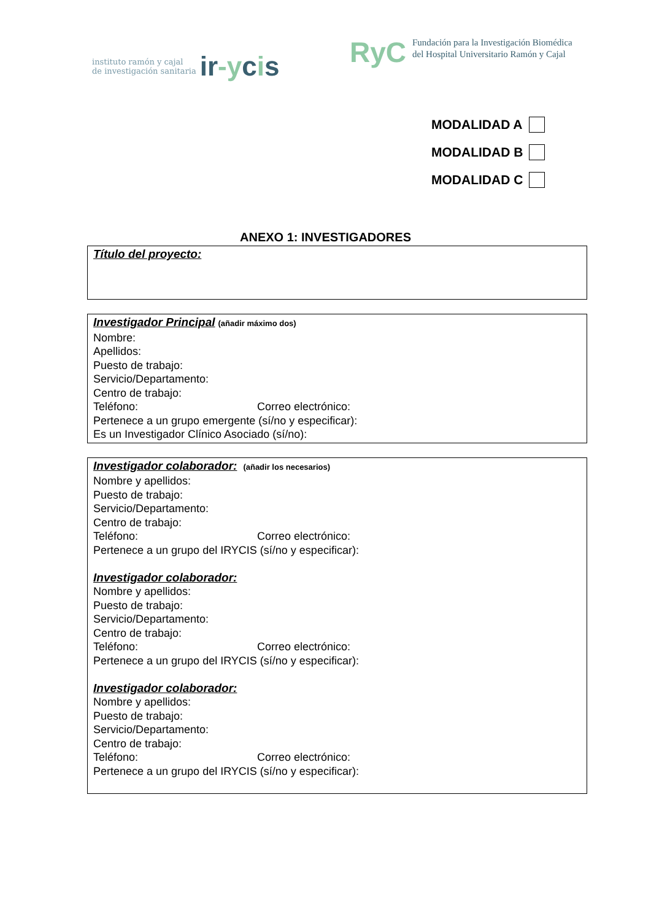instituto ramón y cajal
de investigación sanitaria
ir-ycis
RyC
Fundación para la Investigación Biomédica
del Hospital Universitario Ramón y Cajal
MODALIDAD A
MODALIDAD B
MODALIDAD C
ANEXO 1: INVESTIGADORES
Título del proyecto:
Investigador Principal (añadir máximo dos)
Nombre:
Apellidos:
Puesto de trabajo:
Servicio/Departamento:
Centro de trabajo:
Teléfono: Correo electrónico:
Pertenece a un grupo emergente (sí/no y especificar):
Es un Investigador Clínico Asociado (sí/no):
Investigador colaborador: (añadir los necesarios)
Nombre y apellidos:
Puesto de trabajo:
Servicio/Departamento:
Centro de trabajo:
Teléfono: Correo electrónico:
Pertenece a un grupo del IRYCIS (sí/no y especificar):
Investigador colaborador:
Nombre y apellidos:
Puesto de trabajo:
Servicio/Departamento:
Centro de trabajo:
Teléfono: Correo electrónico:
Pertenece a un grupo del IRYCIS (sí/no y especificar):
Investigador colaborador:
Nombre y apellidos:
Puesto de trabajo:
Servicio/Departamento:
Centro de trabajo:
Teléfono: Correo electrónico:
Pertenece a un grupo del IRYCIS (sí/no y especificar):